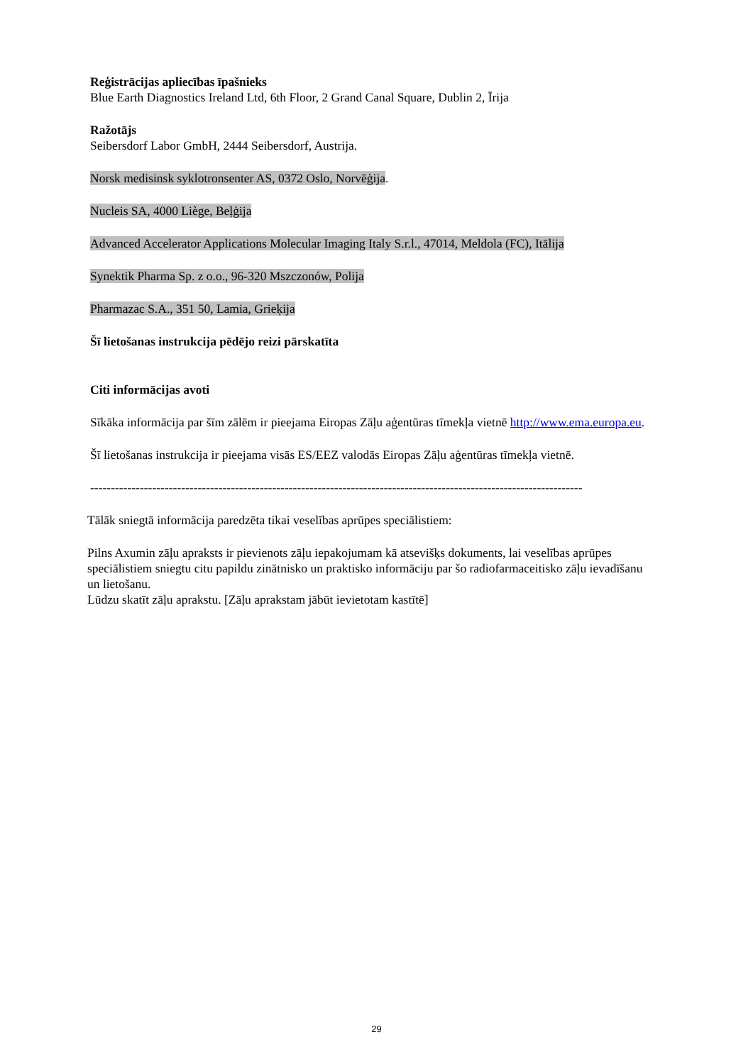Reģistrācijas apliecības īpašnieks
Blue Earth Diagnostics Ireland Ltd, 6th Floor, 2 Grand Canal Square, Dublin 2, Īrija
Ražotājs
Seibersdorf Labor GmbH, 2444 Seibersdorf, Austrija.
Norsk medisinsk syklotronsenter AS, 0372 Oslo, Norvēģija.
Nucleis SA, 4000 Liège, Beļģija
Advanced Accelerator Applications Molecular Imaging Italy S.r.l., 47014, Meldola (FC), Itālija
Synektik Pharma Sp. z o.o., 96-320 Mszczonów, Polija
Pharmazac S.A., 351 50, Lamia, Grieķija
Šī lietošanas instrukcija pēdējo reizi pārskatīta
Citi informācijas avoti
Sīkāka informācija par šīm zālēm ir pieejama Eiropas Zāļu aģentūras tīmekļa vietnē http://www.ema.europa.eu.
Šī lietošanas instrukcija ir pieejama visās ES/EEZ valodās Eiropas Zāļu aģentūras tīmekļa vietnē.
-----------------------------------------------------------------------------------------------------------------------
Tālāk sniegtā informācija paredzēta tikai veselības aprūpes speciālistiem:
Pilns Axumin zāļu apraksts ir pievienots zāļu iepakojumam kā atsevišķs dokuments, lai veselības aprūpes speciālistiem sniegtu citu papildu zinātnisko un praktisko informāciju par šo radiofarmaceitisko zāļu ievadīšanu un lietošanu.
Lūdzu skatīt zāļu aprakstu. [Zāļu aprakstam jābūt ievietotam kastītē]
29